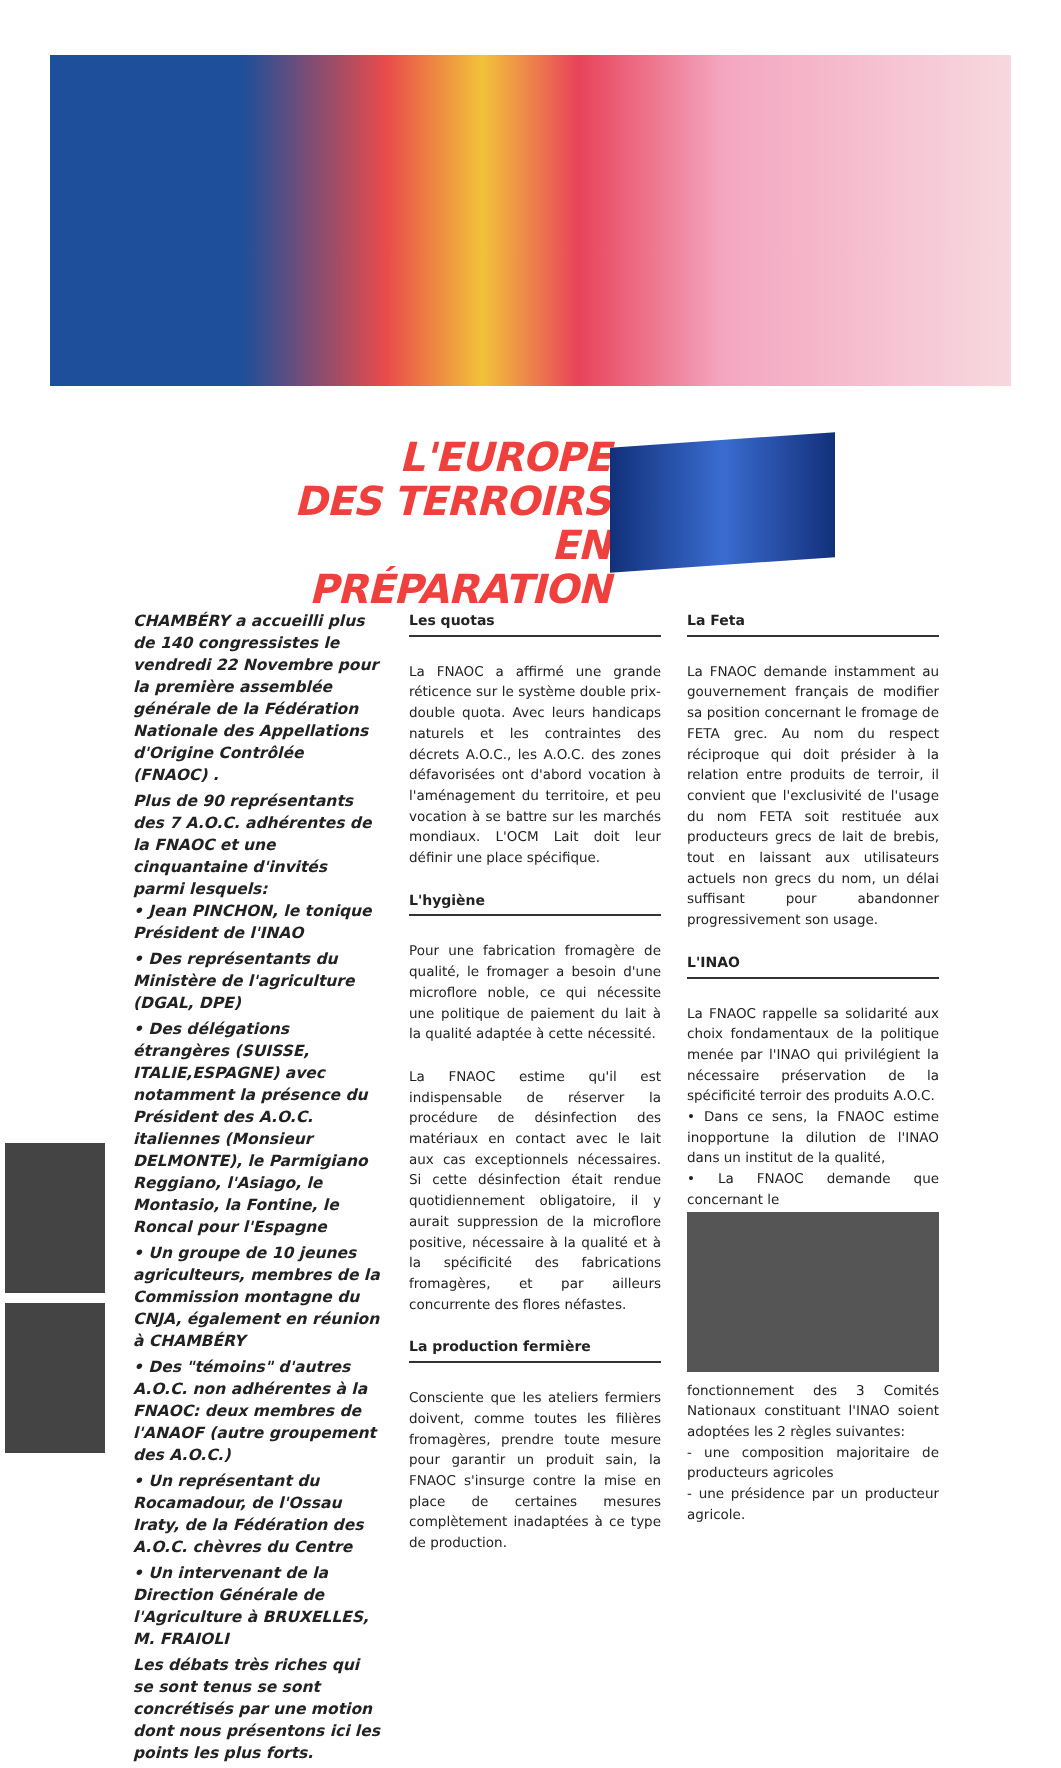L'EUROPE
DES TERROIRS
EN PRÉPARATION
CHAMBÉRY a accueilli plus de 140 congressistes le vendredi 22 Novembre pour la première assemblée générale de la Fédération Nationale des Appellations d'Origine Contrôlée (FNAOC) .
Plus de 90 représentants des 7 A.O.C. adhérentes de la FNAOC et une cinquantaine d'invités parmi lesquels:
• Jean PINCHON, le tonique Président de l'INAO
• Des représentants du Ministère de l'agriculture (DGAL, DPE)
• Des délégations étrangères (SUISSE, ITALIE,ESPAGNE) avec notamment la présence du Président des A.O.C. italiennes (Monsieur DELMONTE), le Parmigiano Reggiano, l'Asiago, le Montasio, la Fontine, le Roncal pour l'Espagne
• Un groupe de 10 jeunes agriculteurs, membres de la Commission montagne du CNJA, également en réunion à CHAMBÉRY
• Des "témoins" d'autres A.O.C. non adhérentes à la FNAOC: deux membres de l'ANAOF (autre groupement des A.O.C.)
• Un représentant du Rocamadour, de l'Ossau Iraty, de la Fédération des A.O.C. chèvres du Centre
• Un intervenant de la Direction Générale de l'Agriculture à BRUXELLES, M. FRAIOLI
Les débats très riches qui se sont tenus se sont concrétisés par une motion dont nous présentons ici les points les plus forts.
Les quotas
La FNAOC a affirmé une grande réticence sur le système double prix-double quota. Avec leurs handicaps naturels et les contraintes des décrets A.O.C., les A.O.C. des zones défavorisées ont d'abord vocation à l'aménagement du territoire, et peu vocation à se battre sur les marchés mondiaux. L'OCM Lait doit leur définir une place spécifique.
L'hygiène
Pour une fabrication fromagère de qualité, le fromager a besoin d'une microflore noble, ce qui nécessite une politique de paiement du lait à la qualité adaptée à cette nécessité.
La FNAOC estime qu'il est indispensable de réserver la procédure de désinfection des matériaux en contact avec le lait aux cas exceptionnels nécessaires. Si cette désinfection était rendue quotidiennement obligatoire, il y aurait suppression de la microflore positive, nécessaire à la qualité et à la spécificité des fabrications fromagères, et par ailleurs concurrente des flores néfastes.
La production fermière
Consciente que les ateliers fermiers doivent, comme toutes les filières fromagères, prendre toute mesure pour garantir un produit sain, la FNAOC s'insurge contre la mise en place de certaines mesures complètement inadaptées à ce type de production.
La Feta
La FNAOC demande instamment au gouvernement français de modifier sa position concernant le fromage de FETA grec. Au nom du respect réciproque qui doit présider à la relation entre produits de terroir, il convient que l'exclusivité de l'usage du nom FETA soit restituée aux producteurs grecs de lait de brebis, tout en laissant aux utilisateurs actuels non grecs du nom, un délai suffisant pour abandonner progressivement son usage.
L'INAO
La FNAOC rappelle sa solidarité aux choix fondamentaux de la politique menée par l'INAO qui privilégient la nécessaire préservation de la spécificité terroir des produits A.O.C.
• Dans ce sens, la FNAOC estime inopportune la dilution de l'INAO dans un institut de la qualité,
• La FNAOC demande que concernant le
fonctionnement des 3 Comités Nationaux constituant l'INAO soient adoptées les 2 règles suivantes:
- une composition majoritaire de producteurs agricoles
- une présidence par un producteur agricole.